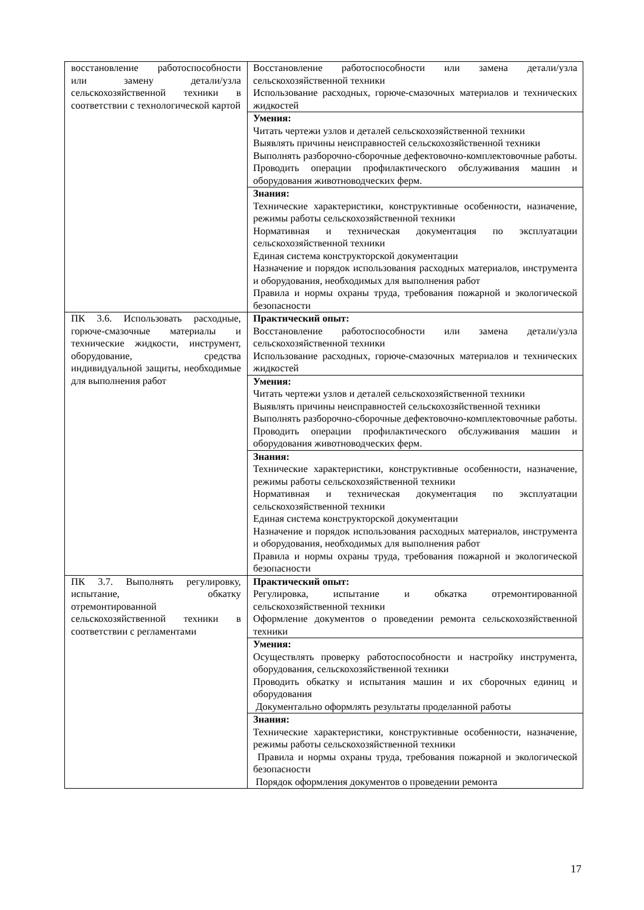| восстановление работоспособности или замену детали/узла сельскохозяйственной техники в соответствии с технологической картой | Восстановление работоспособности или замена детали/узла сельскохозяйственной техники Использование расходных, горюче-смазочных материалов и технических жидкостей |
| | Умения: Читать чертежи узлов и деталей сельскохозяйственной техники Выявлять причины неисправностей сельскохозяйственной техники Выполнять разборочно-сборочные дефектовочно-комплектовочные работы. Проводить операции профилактического обслуживания машин и оборудования животноводческих ферм. |
| | Знания: Технические характеристики, конструктивные особенности, назначение, режимы работы сельскохозяйственной техники Нормативная и техническая документация по эксплуатации сельскохозяйственной техники Единая система конструкторской документации Назначение и порядок использования расходных материалов, инструмента и оборудования, необходимых для выполнения работ Правила и нормы охраны труда, требования пожарной и экологической безопасности |
| ПК 3.6. Использовать расходные, горюче-смазочные материалы и технические жидкости, инструмент, оборудование, средства индивидуальной защиты, необходимые для выполнения работ | Практический опыт: Восстановление работоспособности или замена детали/узла сельскохозяйственной техники Использование расходных, горюче-смазочных материалов и технических жидкостей |
| | Умения: Читать чертежи узлов и деталей сельскохозяйственной техники Выявлять причины неисправностей сельскохозяйственной техники Выполнять разборочно-сборочные дефектовочно-комплектовочные работы. Проводить операции профилактического обслуживания машин и оборудования животноводческих ферм. |
| | Знания: Технические характеристики, конструктивные особенности, назначение, режимы работы сельскохозяйственной техники Нормативная и техническая документация по эксплуатации сельскохозяйственной техники Единая система конструкторской документации Назначение и порядок использования расходных материалов, инструмента и оборудования, необходимых для выполнения работ Правила и нормы охраны труда, требования пожарной и экологической безопасности |
| ПК 3.7. Выполнять регулировку, испытание, обкатку отремонтированной сельскохозяйственной техники в соответствии с регламентами | Практический опыт: Регулировка, испытание и обкатка отремонтированной сельскохозяйственной техники Оформление документов о проведении ремонта сельскохозяйственной техники |
| | Умения: Осуществлять проверку работоспособности и настройку инструмента, оборудования, сельскохозяйственной техники Проводить обкатку и испытания машин и их сборочных единиц и оборудования Документально оформлять результаты проделанной работы |
| | Знания: Технические характеристики, конструктивные особенности, назначение, режимы работы сельскохозяйственной техники Правила и нормы охраны труда, требования пожарной и экологической безопасности Порядок оформления документов о проведении ремонта |
17